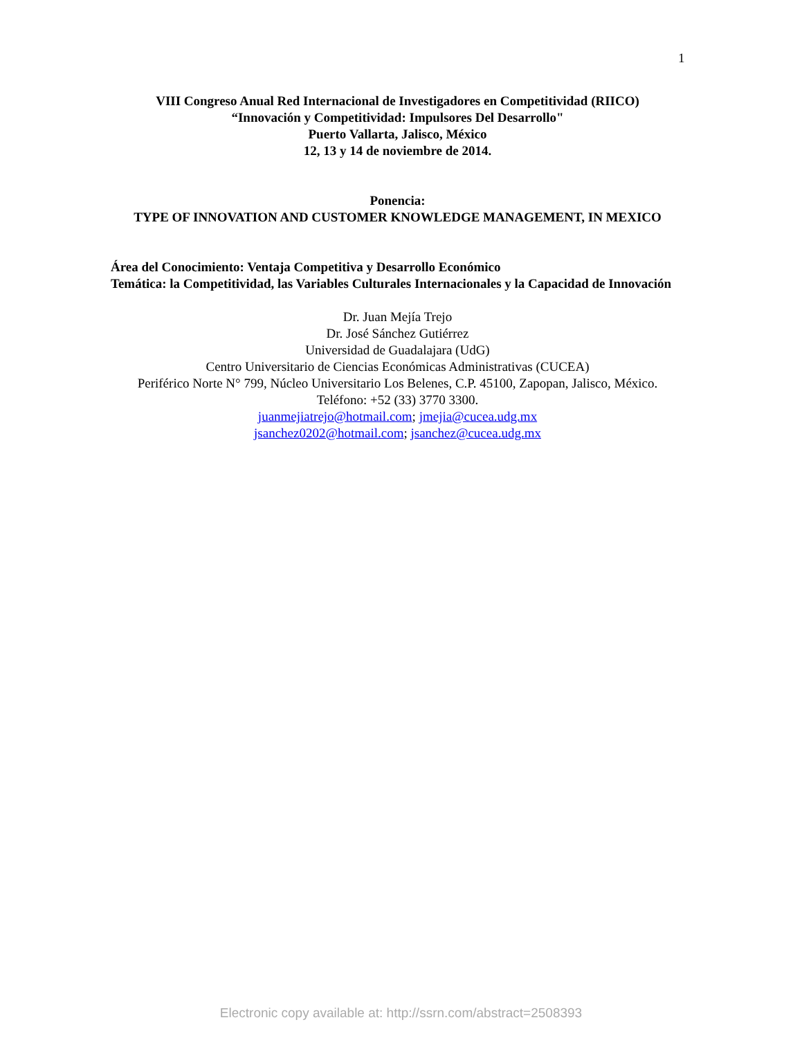1
VIII Congreso Anual Red Internacional de Investigadores en Competitividad (RIICO)
“Innovación y Competitividad: Impulsores Del Desarrollo"
Puerto Vallarta, Jalisco, México
12, 13 y 14 de noviembre de 2014.
Ponencia:
TYPE OF INNOVATION AND CUSTOMER KNOWLEDGE MANAGEMENT, IN MEXICO
Área del Conocimiento: Ventaja Competitiva y Desarrollo Económico
Temática: la Competitividad, las Variables Culturales Internacionales y la Capacidad de Innovación
Dr. Juan Mejía Trejo
Dr. José Sánchez Gutiérrez
Universidad de Guadalajara (UdG)
Centro Universitario de Ciencias Económicas Administrativas (CUCEA)
Periférico Norte N° 799, Núcleo Universitario Los Belenes, C.P. 45100, Zapopan, Jalisco, México.
Teléfono: +52 (33) 3770 3300.
juanmejiatrejo@hotmail.com; jmejia@cucea.udg.mx
jsanchez0202@hotmail.com; jsanchez@cucea.udg.mx
Electronic copy available at: http://ssrn.com/abstract=2508393